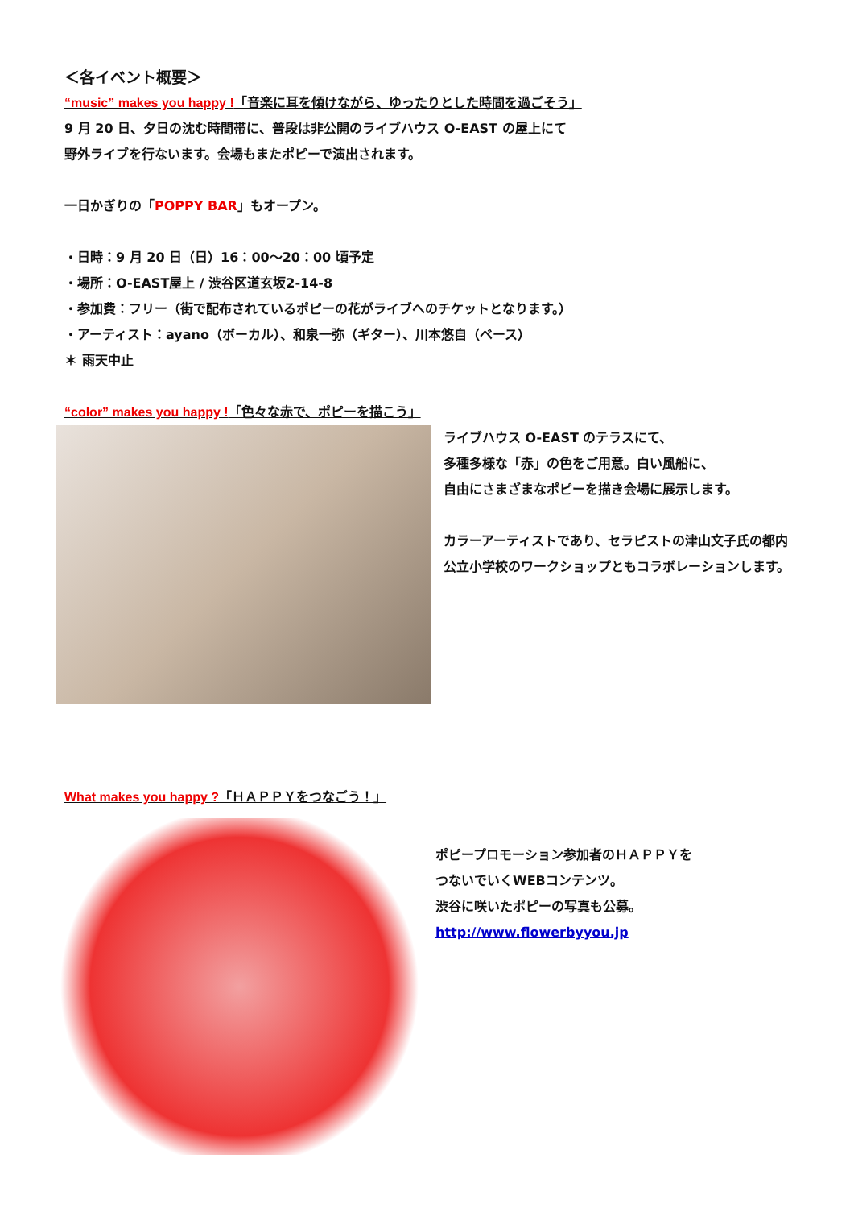＜各イベント概要＞
“music” makes you happy !「音楽に耳を傾けながら、ゆったりとした時間を過ごそう」
9 月 20 日、夕日の沈む時間帯に、普段は非公開のライブハウス O-EAST の屋上にて
野外ライブを行ないます。会場もまたポピーで演出されます。
一日かぎりの「POPPY BAR」もオープン。
・日時：9 月 20 日（日）16：00～20：00 頃予定
・場所：O-EAST屋上 / 渋谷区道玄坂2-14-8
・参加費：フリー（街で配布されているポピーの花がライブへのチケットとなります。）
・アーティスト：ayano（ボーカル）、和泉一弥（ギター）、川本悠自（ベース）
＊ 雨天中止
“color” makes you happy !「色々な赤で、ポピーを描こう」
ライブハウス O-EAST のテラスにて、
多種多様な「赤」の色をご用意。白い風船に、
自由にさまざまなポピーを描き会場に展示します。
カラーアーティストであり、セラピストの津山文子氏の都内公立小学校のワークショップともコラボレーションします。
What makes you happy ?「ＨＡＰＰＹをつなごう！」
ポピープロモーション参加者のＨＡＰＰＹを
つないでいくWEBコンテンツ。
渋谷に咲いたポピーの写真も公募。
http://www.flowerbyyou.jp